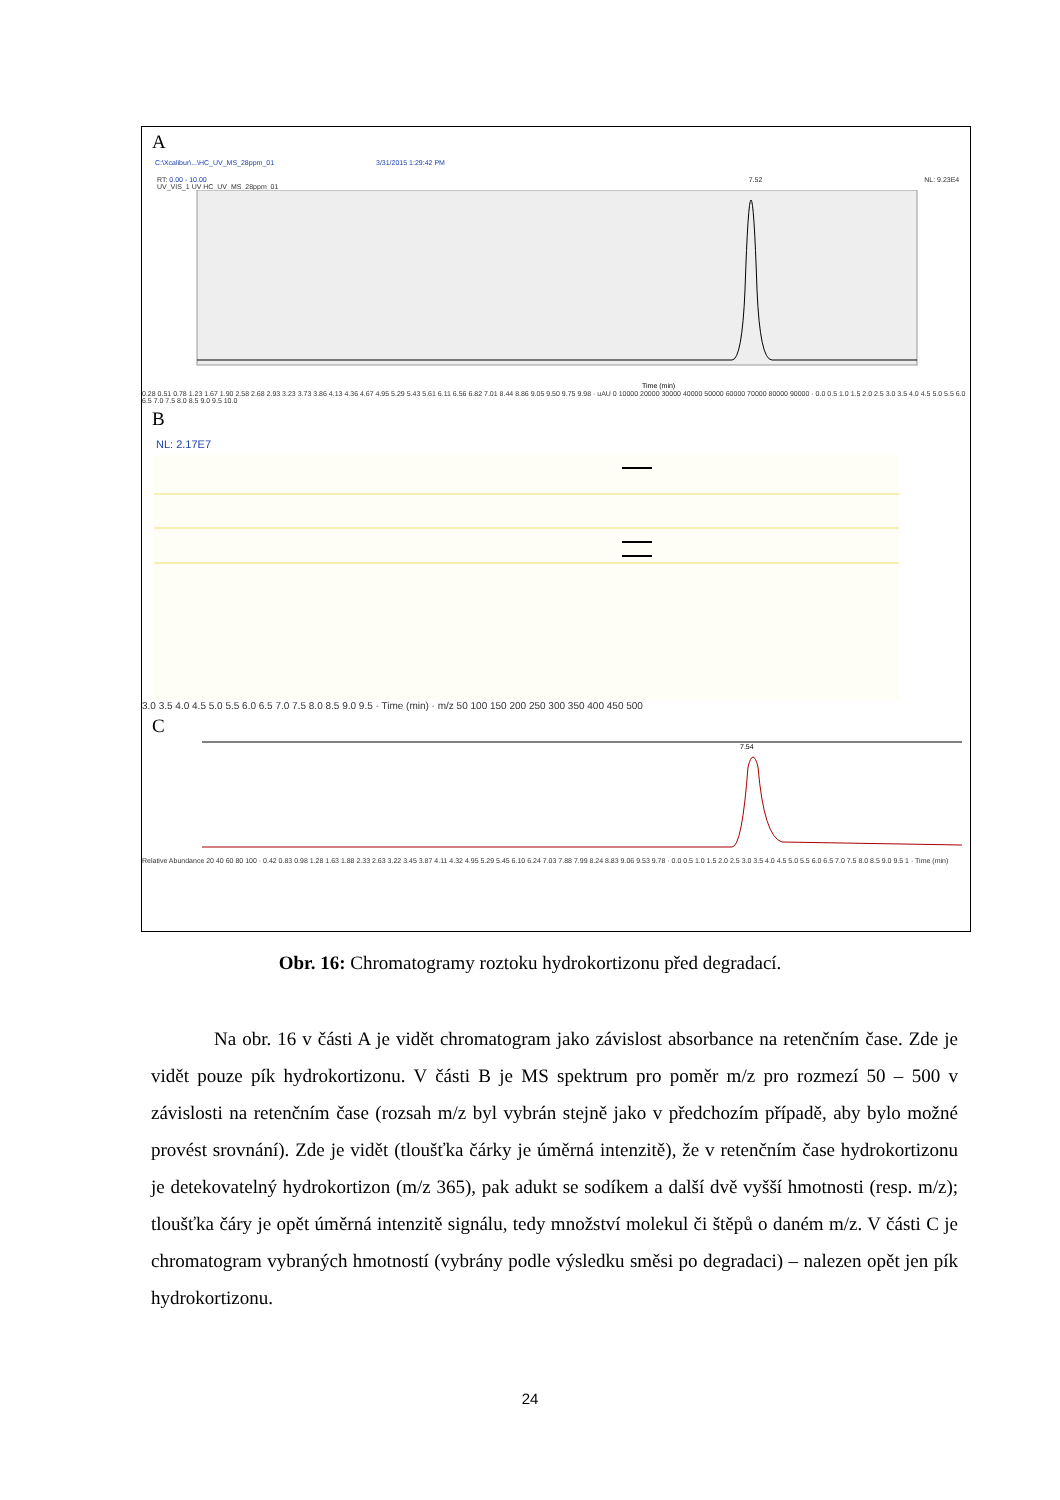A
C:\Xcalibur\...\HC_UV_MS_28ppm_01 3/31/2015 1:29:42 PM
RT: 0.00 - 10.00 7.52 NL: 9.23E4 UV_VIS_1 UV HC_UV_MS_28ppm_01
Time (min)
0.28 0.51 0.78 1.23 1.67 1.90 2.58 2.68 2.93 3.23 3.73 3.86 4.13 4.36 4.67 4.95 5.29 5.43 5.61 6.11 6.56 6.82 7.01 8.44 8.86 9.05 9.50 9.75 9.98 · uAU 0 10000 20000 30000 40000 50000 60000 70000 80000 90000 · 0.0 0.5 1.0 1.5 2.0 2.5 3.0 3.5 4.0 4.5 5.0 5.5 6.0 6.5 7.0 7.5 8.0 8.5 9.0 9.5 10.0
B
NL: 2.17E7
3.0 3.5 4.0 4.5 5.0 5.5 6.0 6.5 7.0 7.5 8.0 8.5 9.0 9.5 · Time (min) · m/z 50 100 150 200 250 300 350 400 450 500
C
7.54
Relative Abundance 20 40 60 80 100 · 0.42 0.83 0.98 1.28 1.63 1.88 2.33 2.63 3.22 3.45 3.87 4.11 4.32 4.95 5.29 5.45 6.10 6.24 7.03 7.88 7.99 8.24 8.83 9.06 9.53 9.78 · 0.0 0.5 1.0 1.5 2.0 2.5 3.0 3.5 4.0 4.5 5.0 5.5 6.0 6.5 7.0 7.5 8.0 8.5 9.0 9.5 1 · Time (min)
Obr. 16: Chromatogramy roztoku hydrokortizonu před degradací.
Na obr. 16 v části A je vidět chromatogram jako závislost absorbance na retenčním čase. Zde je vidět pouze pík hydrokortizonu. V části B je MS spektrum pro poměr m/z pro rozmezí 50 – 500 v závislosti na retenčním čase (rozsah m/z byl vybrán stejně jako v předchozím případě, aby bylo možné provést srovnání). Zde je vidět (tloušťka čárky je úměrná intenzitě), že v retenčním čase hydrokortizonu je detekovatelný hydrokortizon (m/z 365), pak adukt se sodíkem a další dvě vyšší hmotnosti (resp. m/z); tloušťka čáry je opět úměrná intenzitě signálu, tedy množství molekul či štěpů o daném m/z. V části C je chromatogram vybraných hmotností (vybrány podle výsledku směsi po degradaci) – nalezen opět jen pík hydrokortizonu.
24